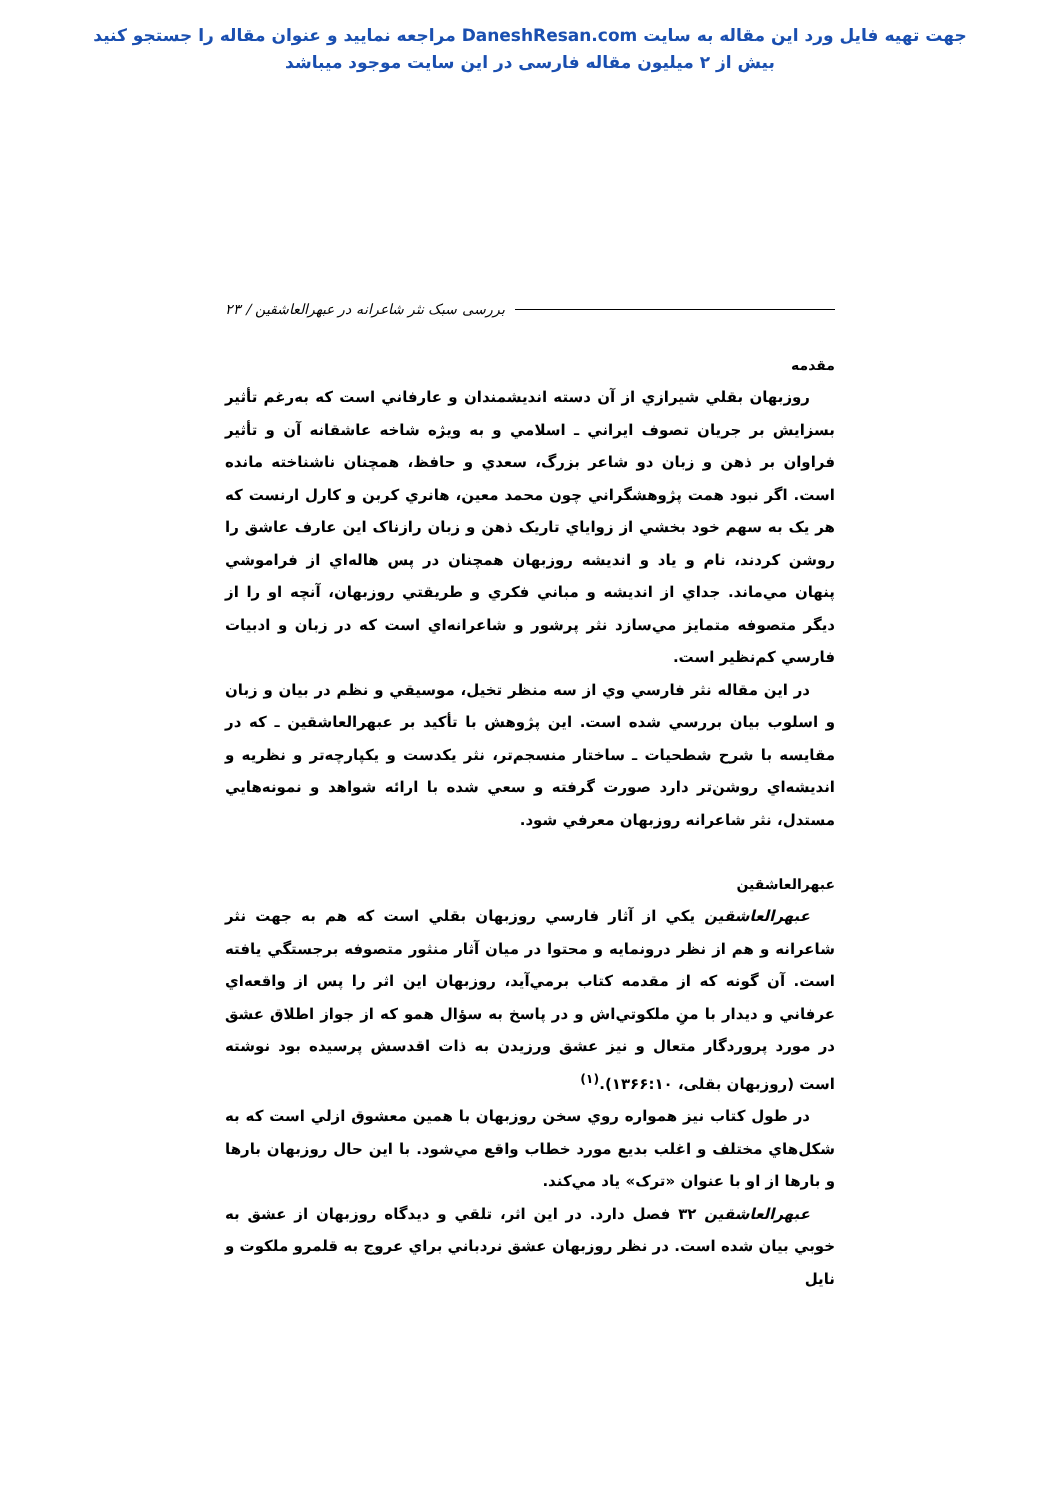جهت تهيه فايل ورد اين مقاله به سايت DaneshResan.com مراجعه نماييد و عنوان مقاله را جستجو كنيد
بيش از ۲ ميليون مقاله فارسی در اين سايت موجود ميباشد
بررسی سبک نثر شاعرانه در عبهرالعاشقین / ۲۳
مقدمه
روزبهان بقلي شيرازي از آن دسته انديشمندان و عارفاني است كه به‌رغم تأثير بسزايش بر جريان تصوف ايراني ـ اسلامي و به ويژه شاخه عاشقانه آن و تأثير فراوان بر ذهن و زبان دو شاعر بزرگ، سعدي و حافظ، همچنان ناشناخته مانده است. اگر نبود همت پژوهشگراني چون محمد معين، هانري كربن و كارل ارنست كه هر يک به سهم خود بخشي از زواياي تاريک ذهن و زبان رازناک اين عارف عاشق را روشن كردند، نام و ياد و انديشه روزبهان همچنان در پس هاله‌اي از فراموشي پنهان مي‌ماند. جداي از انديشه و مباني فكري و طريقتي روزبهان، آنچه او را از ديگر متصوفه متمايز مي‌سازد نثر پرشور و شاعرانه‌اي است كه در زبان و ادبيات فارسي كم‌نظير است.
در اين مقاله نثر فارسي وي از سه منظر تخيل، موسيقي و نظم در بيان و زبان و اسلوب بيان بررسي شده است. اين پژوهش با تأكيد بر عبهرالعاشقين ـ كه در مقايسه با شرح شطحيات ـ ساختار منسجم‌تر، نثر يكدست و يكپارچه‌تر و نظريه و انديشه‌اي روشن‌تر دارد صورت گرفته و سعي شده با ارائه شواهد و نمونه‌هايي مستدل، نثر شاعرانه روزبهان معرفي شود.
عبهرالعاشقين
عبهرالعاشقين يكي از آثار فارسي روزبهان بقلي است كه هم به جهت نثر شاعرانه و هم از نظر درونمايه و محتوا در ميان آثار منثور متصوفه برجستگي يافته است. آن گونه كه از مقدمه كتاب برمي‌آيد، روزبهان اين اثر را پس از واقعه‌اي عرفاني و ديدار با منِ ملكوتي‌اش و در پاسخ به سؤال همو كه از جواز اطلاق عشق در مورد پروردگار متعال و نيز عشق ورزيدن به ذات اقدسش پرسيده بود نوشته است (روزبهان بقلی، ۱۳۶۶:۱۰).<sup>(۱)</sup>
در طول كتاب نيز همواره روي سخن روزبهان با همين معشوق ازلي است كه به شكل‌هاي مختلف و اغلب بديع مورد خطاب واقع مي‌شود. با اين حال روزبهان بارها و بارها از او با عنوان «ترک» ياد مي‌كند.
عبهرالعاشقين ۳۲ فصل دارد. در اين اثر، تلقي و ديدگاه روزبهان از عشق به خوبي بيان شده است. در نظر روزبهان عشق نردباني براي عروج به قلمرو ملكوت و نايل